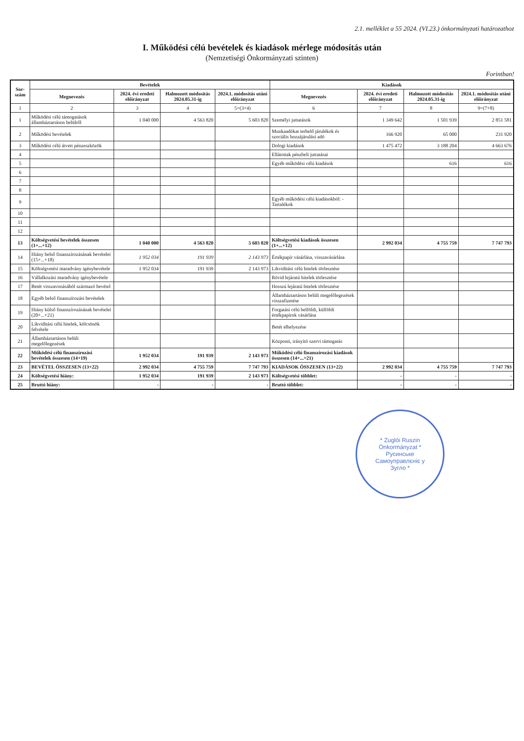2.1. melléklet a 55 2024. (VI.23.) önkormányzati határozathoz
I. Működési célú bevételek és kiadások mérlege módosítás után
(Nemzetiségi Önkormányzati szinten)
Forintban!
| Sor-szám | Bevételek | | | | Kiadások | | | |
| --- | --- | --- | --- | --- | --- | --- | --- | --- |
| | Megnevezés | 2024. évi eredeti előirányzat | Halmozott módosítás 2024.05.31-ig | 2024.1. módosítás utáni előirányzat | Megnevezés | 2024. évi eredeti előirányzat | Halmozott módosítás 2024.05.31-ig | 2024.1. módosítás utáni előirányzat |
| 1 | 2 | 3 | 4 | 5=(3+4) | 6 | 7 | 8 | 9=(7+8) |
| 1 | Működési célú támogatások államháztartáson belülről | 1 040 000 | 4 563 820 | 5 603 820 | Személyi juttatások | 1 349 642 | 1 501 939 | 2 851 581 |
| 2 | Működési bevételek | | | | Munkaadókat terhelő járulékok és szociális hozzájárulási adó | 166 920 | 65 000 | 231 920 |
| 3 | Működési célú átvett pénzeszközök | | | | Dologi kiadások | 1 475 472 | 3 188 204 | 4 663 676 |
| 4 | | | | | Ellátottak pénzbeli juttatásai | | | |
| 5 | | | | | Egyéb működési célú kiadások | | 616 | 616 |
| 6 | | | | | | | | |
| 7 | | | | | | | | |
| 8 | | | | | | | | |
| 9 | | | | | Egyéb működési célú kiadásokból: -Tartalékok | | | |
| 10 | | | | | | | | |
| 11 | | | | | | | | |
| 12 | | | | | | | | |
| 13 | Költségvetési bevételek összesen (1+...+12) | 1 040 000 | 4 563 820 | 5 603 820 | Költségvetési kiadások összesen (1+...+12) | 2 992 034 | 4 755 759 | 7 747 793 |
| 14 | Hiány belső finanszírozásának bevételei (15+...+18) | 1 952 034 | 191 939 | 2 143 973 | Értékpapír vásárlása, visszavásárlása | | | |
| 15 | Költségvetési maradvány igénybevétele | 1 952 034 | 191 939 | 2 143 973 | Likviditási célú hitelek törlesztése | | | |
| 16 | Vállalkozási maradvány igénybevétele | | | | Rövid lejáratú hitelek törlesztése | | | |
| 17 | Betét visszavonásából származó bevétel | | | | Hosszú lejáratú hitelek törlesztése | | | |
| 18 | Egyéb belső finanszírozási bevételek | | | | Államháztartáson belüli megelőlegezések visszafizetése | | | |
| 19 | Hiány külső finanszírozásának bevételei (20+...+21) | | | | Forgatási célú belföldi, külföldi értékpapírok vásárlása | | | |
| 20 | Likviditási célú hitelek, kölcsönök felvétele | | | | Betét elhelyezése | | | |
| 21 | Államháztartáson belüli megelőlegezések | | | | Központi, irányító szervi támogatás | | | |
| 22 | Működési célú finanszírozási bevételek összesen (14+19) | 1 952 034 | 191 939 | 2 143 973 | Működési célú finanszírozási kiadások összesen (14+...+21) | | | |
| 23 | BEVÉTEL ÖSSZESEN (13+22) | 2 992 034 | 4 755 759 | 7 747 793 | KIADÁSOK ÖSSZESEN (13+22) | 2 992 034 | 4 755 759 | 7 747 793 |
| 24 | Költségvetési hiány: | 1 952 034 | 191 939 | 2 143 973 | Költségvetési többlet: | - | - | - |
| 25 | Bruttó hiány: | - | - | - | Bruttó többlet: | - | - | - |
* Zuglói Ruszin Önkormányzat * Русинське Самоуправлєніє у Зугло *